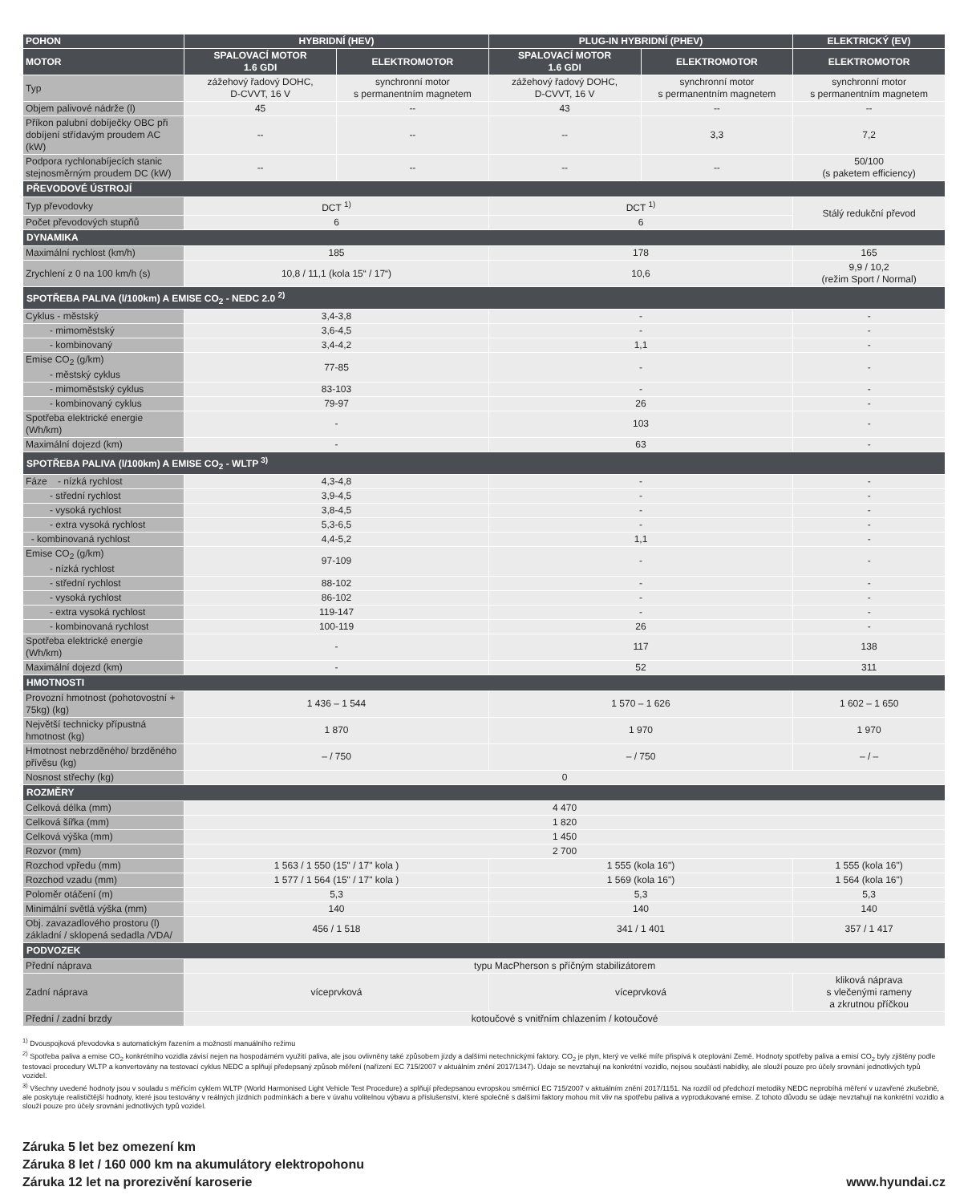| POHON | HYBRIDNÍ (HEV) | | PLUG-IN HYBRIDNÍ (PHEV) | | ELEKTRICKÝ (EV) |
| --- | --- | --- | --- | --- | --- |
| MOTOR | SPALOVACÍ MOTOR 1.6 GDI | ELEKTROMOTOR | SPALOVACÍ MOTOR 1.6 GDI | ELEKTROMOTOR | ELEKTROMOTOR |
| Typ | zážehový řadový DOHC, D-CVVT, 16 V | synchronní motor s permanentním magnetem | zážehový řadový DOHC, D-CVVT, 16 V | synchronní motor s permanentním magnetem | synchronní motor s permanentním magnetem |
| Objem palivové nádrže (l) | 45 | -- | 43 | -- | -- |
| Příkon palubní dobíječky OBC při dobíjení střídavým proudem AC (kW) | -- | -- | -- | 3,3 | 7,2 |
| Podpora rychlonabíjecích stanic stejnosměrným proudem DC (kW) | -- | -- | -- | -- | 50/100 (s paketem efficiency) |
| PŘEVODOVÉ ÚSTROJÍ | | | | | |
| Typ převodovky | DCT <sup>1)</sup> | | DCT <sup>1)</sup> | | Stálý redukční převod |
| Počet převodových stupňů | 6 | | 6 | | |
| DYNAMIKA | | | | | |
| Maximální rychlost (km/h) | 185 | | 178 | | 165 |
| Zrychlení z 0 na 100 km/h (s) | 10,8 / 11,1 (kola 15“ / 17“) | | 10,6 | | 9,9 / 10,2 (režim Sport / Normal) |
| SPOTŘEBA PALIVA (l/100km) A EMISE CO<sub>2</sub> - NEDC 2.0 <sup>2)</sup> | | | | | |
| Cyklus - městský | 3,4-3,8 | | - | | - |
| - mimoměstský | 3,6-4,5 | | - | | - |
| - kombinovaný | 3,4-4,2 | | 1,1 | | - |
| Emise CO<sub>2</sub> (g/km) - městský cyklus | 77-85 | | - | | - |
| - mimoměstský cyklus | 83-103 | | - | | - |
| - kombinovaný cyklus | 79-97 | | 26 | | - |
| Spotřeba elektrické energie (Wh/km) | - | | 103 | | - |
| Maximální dojezd (km) | - | | 63 | | - |
| SPOTŘEBA PALIVA (l/100km) A EMISE CO<sub>2</sub> - WLTP <sup>3)</sup> | | | | | |
| Fáze - nízká rychlost | 4,3-4,8 | | - | | - |
| - střední rychlost | 3,9-4,5 | | - | | - |
| - vysoká rychlost | 3,8-4,5 | | - | | - |
| - extra vysoká rychlost | 5,3-6,5 | | - | | - |
| - kombinovaná rychlost | 4,4-5,2 | | 1,1 | | - |
| Emise CO<sub>2</sub> (g/km) - nízká rychlost | 97-109 | | - | | - |
| - střední rychlost | 88-102 | | - | | - |
| - vysoká rychlost | 86-102 | | - | | - |
| - extra vysoká rychlost | 119-147 | | - | | - |
| - kombinovaná rychlost | 100-119 | | 26 | | - |
| Spotřeba elektrické energie (Wh/km) | - | | 117 | | 138 |
| Maximální dojezd (km) | - | | 52 | | 311 |
| HMOTNOSTI | | | | | |
| Provozní hmotnost (pohotovostní + 75kg) (kg) | 1 436 – 1 544 | | 1 570 – 1 626 | | 1 602 – 1 650 |
| Největší technicky přípustná hmotnost (kg) | 1 870 | | 1 970 | | 1 970 |
| Hmotnost nebrzděného/ brzděného přívěsu (kg) | – / 750 | | – / 750 | | – / – |
| Nosnost střechy (kg) | 0 | | | | |
| ROZMĚRY | | | | | |
| Celková délka (mm) | 4 470 | | | | |
| Celková šířka (mm) | 1 820 | | | | |
| Celková výška (mm) | 1 450 | | | | |
| Rozvor (mm) | 2 700 | | | | |
| Rozchod vpředu (mm) | 1 563 / 1 550 (15" / 17" kola ) | | 1 555 (kola 16") | | 1 555 (kola 16") |
| Rozchod vzadu (mm) | 1 577 / 1 564 (15" / 17" kola ) | | 1 569 (kola 16") | | 1 564 (kola 16") |
| Poloměr otáčení (m) | 5,3 | | 5,3 | | 5,3 |
| Minimální světlá výška (mm) | 140 | | 140 | | 140 |
| Obj. zavazadlového prostoru (l) základní / sklopená sedadla /VDA/ | 456 / 1 518 | | 341 / 1 401 | | 357 / 1 417 |
| PODVOZEK | | | | | |
| Přední náprava | typu MacPherson s příčným stabilizátorem | | | | |
| Zadní náprava | víceprvková | | víceprvková | | kliková náprava s vlečenými rameny a zkrutnou příčkou |
| Přední / zadní brzdy | kotoučové s vnitřním chlazením / kotoučové | | | | |
<sup>1)</sup> Dvouspojková převodovka s automatickým řazením a možností manuálního režimu
<sup>2)</sup> Spotřeba paliva a emise CO<sub>2</sub> konkrétního vozidla závisí nejen na hospodárném využití paliva, ale jsou ovlivněny také způsobem jízdy a dalšími netechnickými faktory. CO<sub>2</sub> je plyn, který ve velké míře přispívá k oteplování Země. Hodnoty spotřeby paliva a emisí CO<sub>2</sub> byly zjištěny podle testovací procedury WLTP a konvertovány na testovací cyklus NEDC a splňují předepsaný způsob měření (nařízení EC 715/2007 v aktuálním znění 2017/1347). Údaje se nevztahují na konkrétní vozidlo, nejsou součástí nabídky, ale slouží pouze pro účely srovnání jednotlivých typů vozidel.
<sup>3)</sup> Všechny uvedené hodnoty jsou v souladu s měřicím cyklem WLTP (World Harmonised Light Vehicle Test Procedure) a splňují předepsanou evropskou směrnicí EC 715/2007 v aktuálním znění 2017/1151. Na rozdíl od předchozí metodiky NEDC neprobíhá měření v uzavřené zkušebně, ale poskytuje realističtější hodnoty, které jsou testovány v reálných jízdních podmínkách a bere v úvahu volitelnou výbavu a příslušenství, které společně s dalšími faktory mohou mít vliv na spotřebu paliva a vyprodukované emise. Z tohoto důvodu se údaje nevztahují na konkrétní vozidlo a slouží pouze pro účely srovnání jednotlivých typů vozidel.
Záruka 5 let bez omezení km
Záruka 8 let / 160 000 km na akumulátory elektropohonu
Záruka 12 let na prorezivění karoserie
www.hyundai.cz